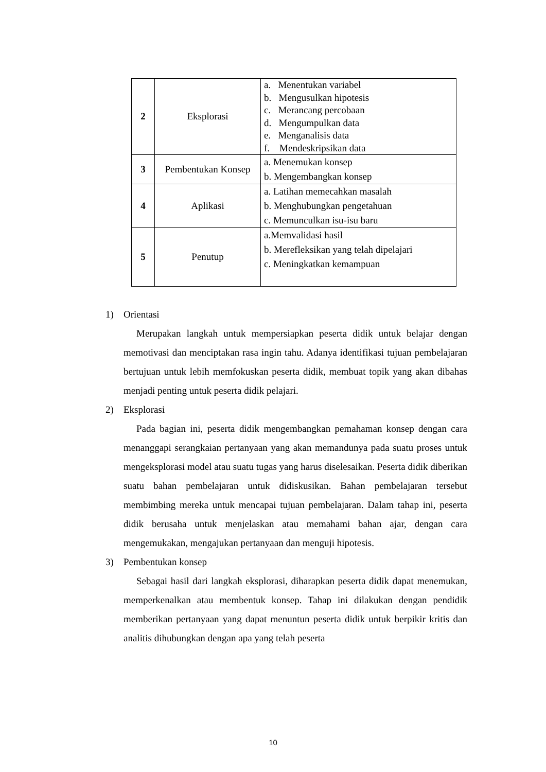| 2 | Eksplorasi | a. Menentukan variabel b. Mengusulkan hipotesis c. Merancang percobaan d. Mengumpulkan data e. Menganalisis data f. Mendeskripsikan data |
| 3 | Pembentukan Konsep | a. Menemukan konsep b. Mengembangkan konsep |
| 4 | Aplikasi | a. Latihan memecahkan masalah b. Menghubungkan pengetahuan c. Memunculkan isu-isu baru |
| 5 | Penutup | a.Memvalidasi hasil b. Merefleksikan yang telah dipelajari c. Meningkatkan kemampuan |
1) Orientasi
Merupakan langkah untuk mempersiapkan peserta didik untuk belajar dengan memotivasi dan menciptakan rasa ingin tahu. Adanya identifikasi tujuan pembelajaran bertujuan untuk lebih memfokuskan peserta didik, membuat topik yang akan dibahas menjadi penting untuk peserta didik pelajari.
2) Eksplorasi
Pada bagian ini, peserta didik mengembangkan pemahaman konsep dengan cara menanggapi serangkaian pertanyaan yang akan memandunya pada suatu proses untuk mengeksplorasi model atau suatu tugas yang harus diselesaikan. Peserta didik diberikan suatu bahan pembelajaran untuk didiskusikan. Bahan pembelajaran tersebut membimbing mereka untuk mencapai tujuan pembelajaran. Dalam tahap ini, peserta didik berusaha untuk menjelaskan atau memahami bahan ajar, dengan cara mengemukakan, mengajukan pertanyaan dan menguji hipotesis.
3) Pembentukan konsep
Sebagai hasil dari langkah eksplorasi, diharapkan peserta didik dapat menemukan, memperkenalkan atau membentuk konsep. Tahap ini dilakukan dengan pendidik memberikan pertanyaan yang dapat menuntun peserta didik untuk berpikir kritis dan analitis dihubungkan dengan apa yang telah peserta
10